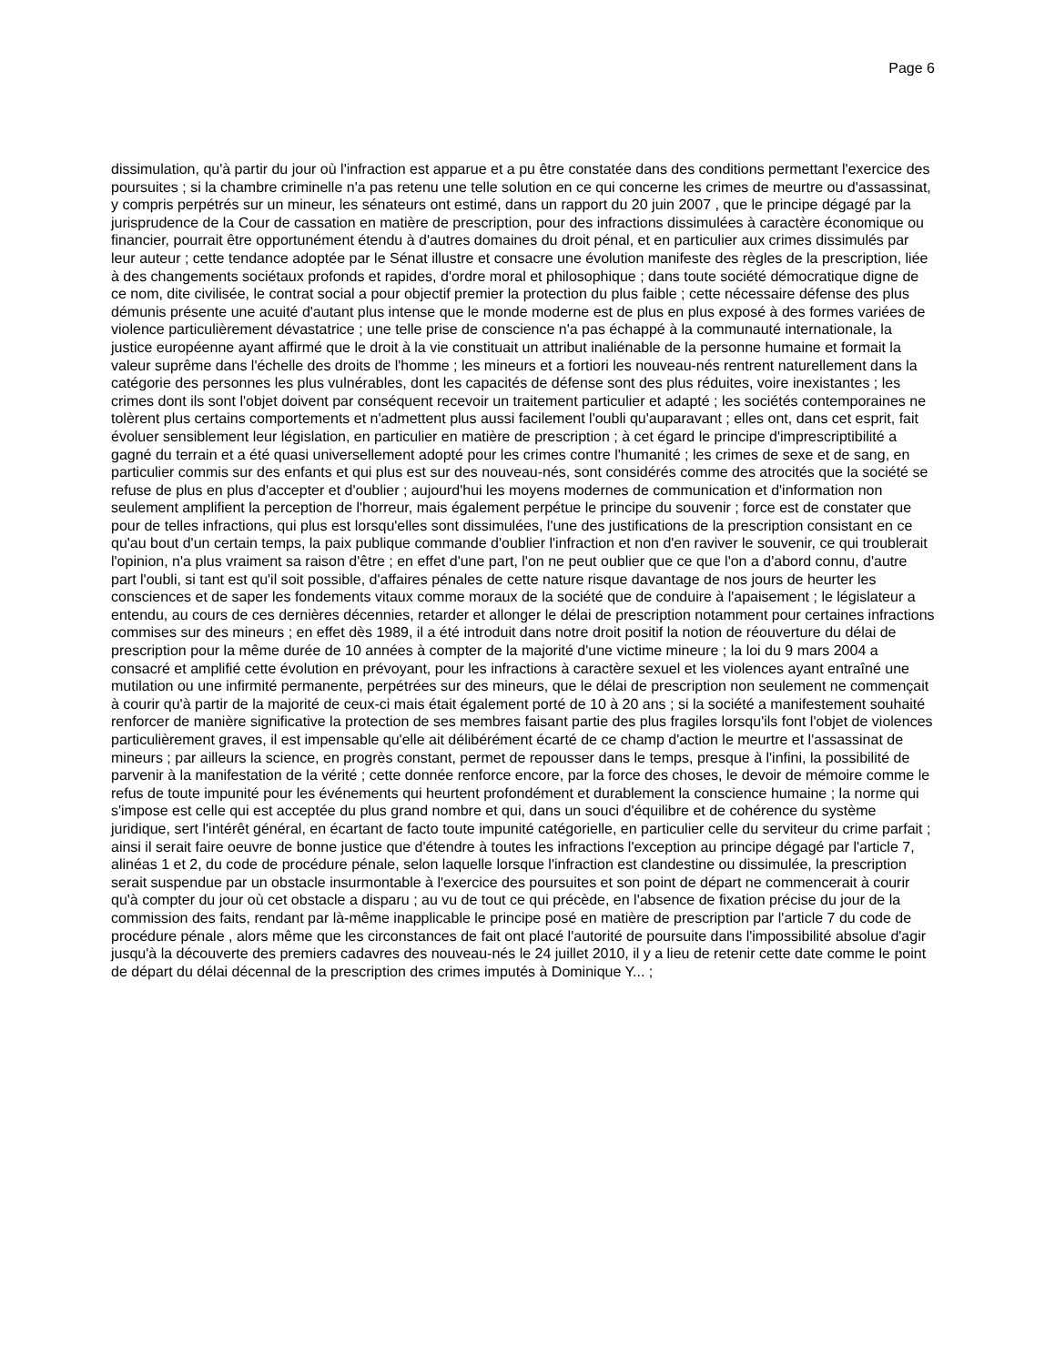Page 6
dissimulation, qu'à partir du jour où l'infraction est apparue et a pu être constatée dans des conditions permettant l'exercice des poursuites ; si la chambre criminelle n'a pas retenu une telle solution en ce qui concerne les crimes de meurtre ou d'assassinat, y compris perpétrés sur un mineur, les sénateurs ont estimé, dans un rapport du 20 juin 2007 , que le principe dégagé par la jurisprudence de la Cour de cassation en matière de prescription, pour des infractions dissimulées à caractère économique ou financier, pourrait être opportunément étendu à d'autres domaines du droit pénal, et en particulier aux crimes dissimulés par leur auteur ; cette tendance adoptée par le Sénat illustre et consacre une évolution manifeste des règles de la prescription, liée à des changements sociétaux profonds et rapides, d'ordre moral et philosophique ; dans toute société démocratique digne de ce nom, dite civilisée, le contrat social a pour objectif premier la protection du plus faible ; cette nécessaire défense des plus démunis présente une acuité d'autant plus intense que le monde moderne est de plus en plus exposé à des formes variées de violence particulièrement dévastatrice ; une telle prise de conscience n'a pas échappé à la communauté internationale, la justice européenne ayant affirmé que le droit à la vie constituait un attribut inaliénable de la personne humaine et formait la valeur suprême dans l'échelle des droits de l'homme ; les mineurs et a fortiori les nouveau-nés rentrent naturellement dans la catégorie des personnes les plus vulnérables, dont les capacités de défense sont des plus réduites, voire inexistantes ; les crimes dont ils sont l'objet doivent par conséquent recevoir un traitement particulier et adapté ; les sociétés contemporaines ne tolèrent plus certains comportements et n'admettent plus aussi facilement l'oubli qu'auparavant ; elles ont, dans cet esprit, fait évoluer sensiblement leur législation, en particulier en matière de prescription ; à cet égard le principe d'imprescriptibilité a gagné du terrain et a été quasi universellement adopté pour les crimes contre l'humanité ; les crimes de sexe et de sang, en particulier commis sur des enfants et qui plus est sur des nouveau-nés, sont considérés comme des atrocités que la société se refuse de plus en plus d'accepter et d'oublier ; aujourd'hui les moyens modernes de communication et d'information non seulement amplifient la perception de l'horreur, mais également perpétue le principe du souvenir ; force est de constater que pour de telles infractions, qui plus est lorsqu'elles sont dissimulées, l'une des justifications de la prescription consistant en ce qu'au bout d'un certain temps, la paix publique commande d'oublier l'infraction et non d'en raviver le souvenir, ce qui troublerait l'opinion, n'a plus vraiment sa raison d'être ; en effet d'une part, l'on ne peut oublier que ce que l'on a d'abord connu, d'autre part l'oubli, si tant est qu'il soit possible, d'affaires pénales de cette nature risque davantage de nos jours de heurter les consciences et de saper les fondements vitaux comme moraux de la société que de conduire à l'apaisement ; le législateur a entendu, au cours de ces dernières décennies, retarder et allonger le délai de prescription notamment pour certaines infractions commises sur des mineurs ; en effet dès 1989, il a été introduit dans notre droit positif la notion de réouverture du délai de prescription pour la même durée de 10 années à compter de la majorité d'une victime mineure ; la loi du 9 mars 2004 a consacré et amplifié cette évolution en prévoyant, pour les infractions à caractère sexuel et les violences ayant entraîné une mutilation ou une infirmité permanente, perpétrées sur des mineurs, que le délai de prescription non seulement ne commençait à courir qu'à partir de la majorité de ceux-ci mais était également porté de 10 à 20 ans ; si la société a manifestement souhaité renforcer de manière significative la protection de ses membres faisant partie des plus fragiles lorsqu'ils font l'objet de violences particulièrement graves, il est impensable qu'elle ait délibérément écarté de ce champ d'action le meurtre et l'assassinat de mineurs ; par ailleurs la science, en progrès constant, permet de repousser dans le temps, presque à l'infini, la possibilité de parvenir à la manifestation de la vérité ; cette donnée renforce encore, par la force des choses, le devoir de mémoire comme le refus de toute impunité pour les événements qui heurtent profondément et durablement la conscience humaine ; la norme qui s'impose est celle qui est acceptée du plus grand nombre et qui, dans un souci d'équilibre et de cohérence du système juridique, sert l'intérêt général, en écartant de facto toute impunité catégorielle, en particulier celle du serviteur du crime parfait ; ainsi il serait faire oeuvre de bonne justice que d'étendre à toutes les infractions l'exception au principe dégagé par l'article 7, alinéas 1 et 2, du code de procédure pénale, selon laquelle lorsque l'infraction est clandestine ou dissimulée, la prescription serait suspendue par un obstacle insurmontable à l'exercice des poursuites et son point de départ ne commencerait à courir qu'à compter du jour où cet obstacle a disparu ; au vu de tout ce qui précède, en l'absence de fixation précise du jour de la commission des faits, rendant par là-même inapplicable le principe posé en matière de prescription par l'article 7 du code de procédure pénale , alors même que les circonstances de fait ont placé l'autorité de poursuite dans l'impossibilité absolue d'agir jusqu'à la découverte des premiers cadavres des nouveau-nés le 24 juillet 2010, il y a lieu de retenir cette date comme le point de départ du délai décennal de la prescription des crimes imputés à Dominique Y... ;